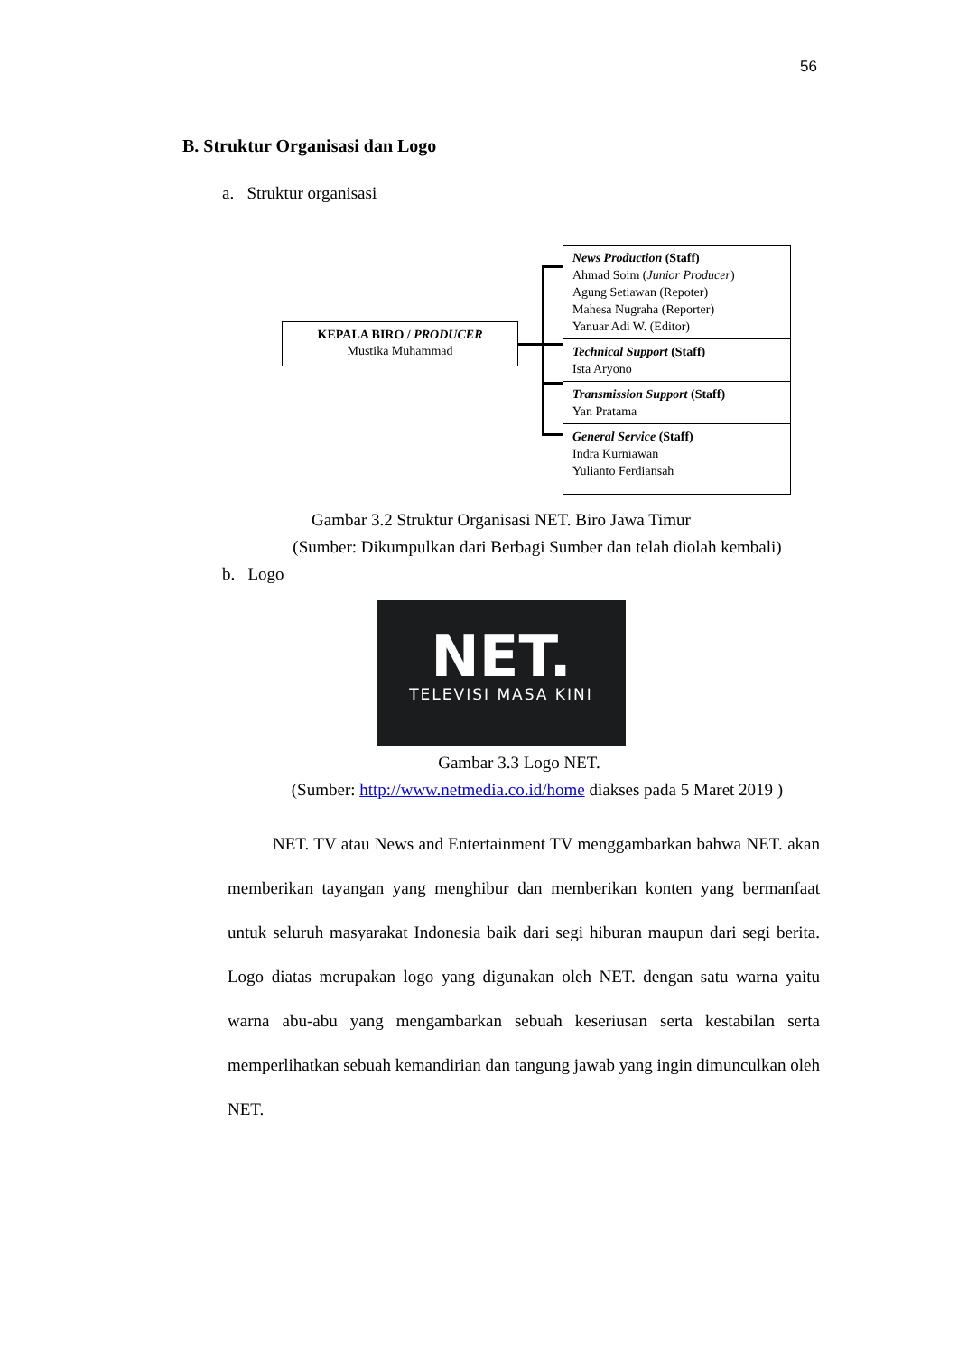56
B. Struktur Organisasi dan Logo
a. Struktur organisasi
KEPALA BIRO / PRODUCER
Mustika Muhammad
News Production (Staff)
Ahmad Soim (Junior Producer)
Agung Setiawan (Repoter)
Mahesa Nugraha (Reporter)
Yanuar Adi W. (Editor)
Technical Support (Staff)
Ista Aryono
Transmission Support (Staff)
Yan Pratama
General Service (Staff)
Indra Kurniawan
Yulianto Ferdiansah
Gambar 3.2 Struktur Organisasi NET. Biro Jawa Timur
(Sumber: Dikumpulkan dari Berbagi Sumber dan telah diolah kembali)
b. Logo
NET.
TELEVISI MASA KINI
Gambar 3.3 Logo NET.
(Sumber: http://www.netmedia.co.id/home diakses pada 5 Maret 2019 )
NET. TV atau News and Entertainment TV menggambarkan bahwa NET. akan memberikan tayangan yang menghibur dan memberikan konten yang bermanfaat untuk seluruh masyarakat Indonesia baik dari segi hiburan maupun dari segi berita. Logo diatas merupakan logo yang digunakan oleh NET. dengan satu warna yaitu warna abu-abu yang mengambarkan sebuah keseriusan serta kestabilan serta memperlihatkan sebuah kemandirian dan tangung jawab yang ingin dimunculkan oleh NET.